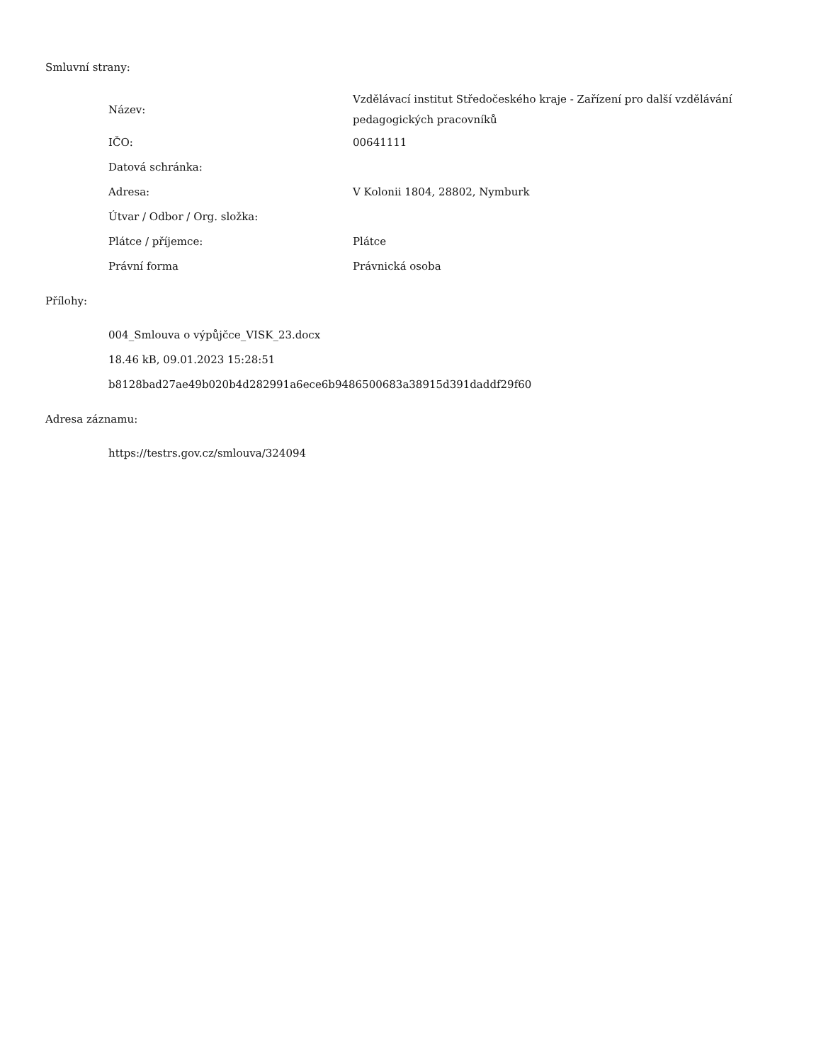Smluvní strany:
| Název: | Vzdělávací institut Středočeského kraje - Zařízení pro další vzdělávání pedagogických pracovníků |
| IČO: | 00641111 |
| Datová schránka: | |
| Adresa: | V Kolonii 1804, 28802, Nymburk |
| Útvar / Odbor / Org. složka: | |
| Plátce / příjemce: | Plátce |
| Právní forma | Právnická osoba |
Přílohy:
004_Smlouva o výpůjčce_VISK_23.docx
18.46 kB, 09.01.2023 15:28:51
b8128bad27ae49b020b4d282991a6ece6b9486500683a38915d391daddf29f60
Adresa záznamu:
https://testrs.gov.cz/smlouva/324094